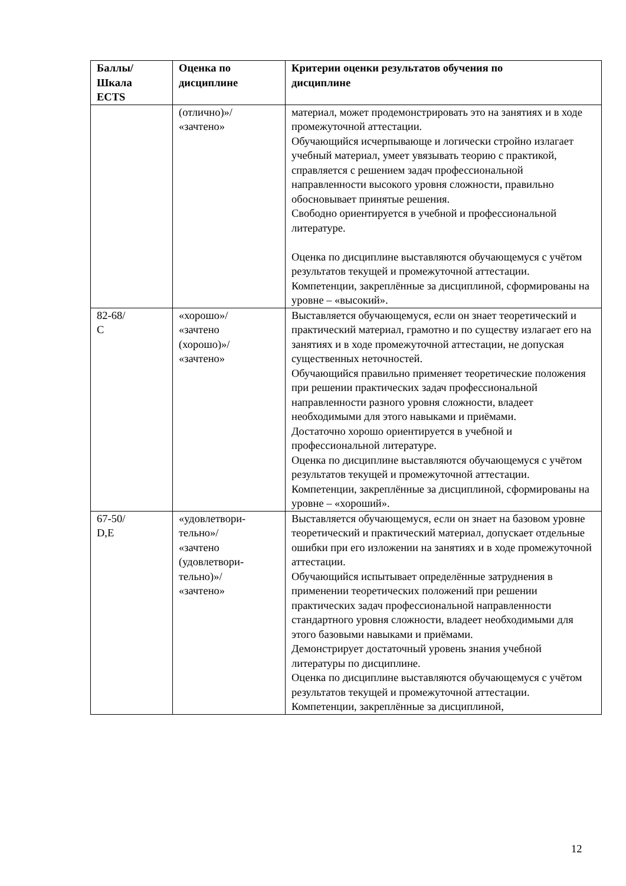| Баллы/ Шкала ECTS | Оценка по дисциплине | Критерии оценки результатов обучения по дисциплине |
| --- | --- | --- |
| | (отлично)»/ «зачтено» | материал, может продемонстрировать это на занятиях и в ходе промежуточной аттестации. Обучающийся исчерпывающе и логически стройно излагает учебный материал, умеет увязывать теорию с практикой, справляется с решением задач профессиональной направленности высокого уровня сложности, правильно обосновывает принятые решения. Свободно ориентируется в учебной и профессиональной литературе. Оценка по дисциплине выставляются обучающемуся с учётом результатов текущей и промежуточной аттестации. Компетенции, закреплённые за дисциплиной, сформированы на уровне – «высокий». |
| 82-68/ С | «хорошо»/ «зачтено (хорошо)»/ «зачтено» | Выставляется обучающемуся, если он знает теоретический и практический материал, грамотно и по существу излагает его на занятиях и в ходе промежуточной аттестации, не допуская существенных неточностей. Обучающийся правильно применяет теоретические положения при решении практических задач профессиональной направленности разного уровня сложности, владеет необходимыми для этого навыками и приёмами. Достаточно хорошо ориентируется в учебной и профессиональной литературе. Оценка по дисциплине выставляются обучающемуся с учётом результатов текущей и промежуточной аттестации. Компетенции, закреплённые за дисциплиной, сформированы на уровне – «хороший». |
| 67-50/ D,E | «удовлетвори- тельно»/ «зачтено (удовлетвори- тельно)»/ «зачтено» | Выставляется обучающемуся, если он знает на базовом уровне теоретический и практический материал, допускает отдельные ошибки при его изложении на занятиях и в ходе промежуточной аттестации. Обучающийся испытывает определённые затруднения в применении теоретических положений при решении практических задач профессиональной направленности стандартного уровня сложности, владеет необходимыми для этого базовыми навыками и приёмами. Демонстрирует достаточный уровень знания учебной литературы по дисциплине. Оценка по дисциплине выставляются обучающемуся с учётом результатов текущей и промежуточной аттестации. Компетенции, закреплённые за дисциплиной, |
12